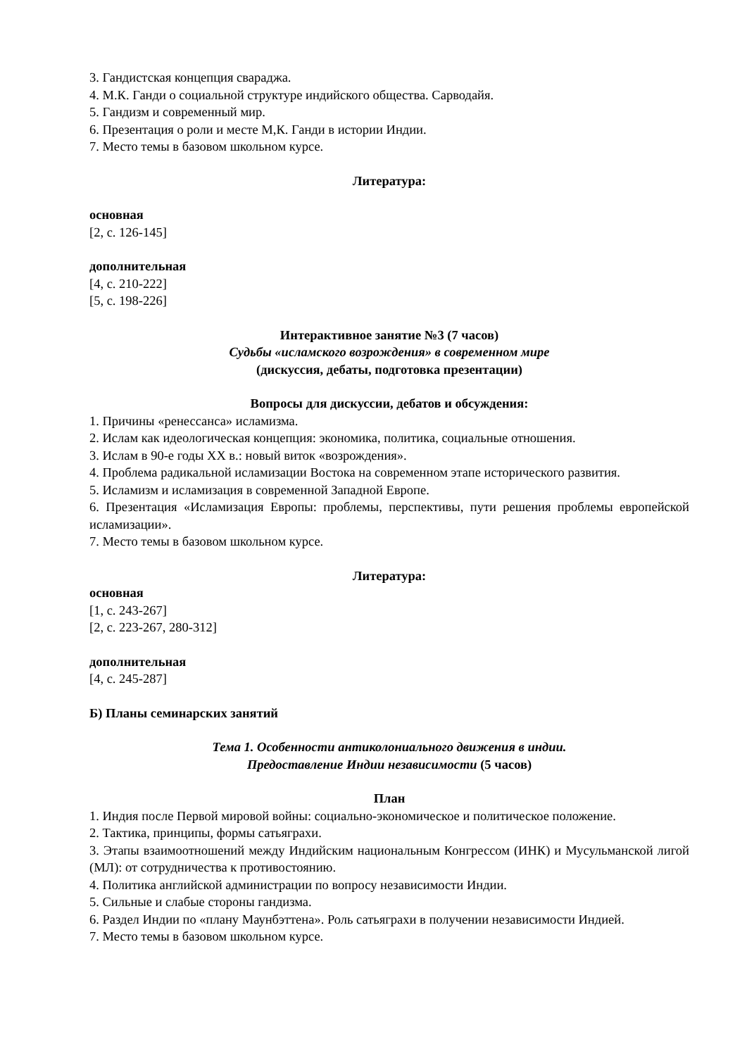3. Гандистская концепция свараджа.
4. М.К. Ганди о социальной структуре индийского общества. Сарводайя.
5. Гандизм и современный мир.
6. Презентация о роли и месте М,К. Ганди в истории Индии.
7. Место темы в базовом школьном курсе.
Литература:
основная
[2, с. 126-145]
дополнительная
[4, с. 210-222]
[5, с. 198-226]
Интерактивное занятие №3 (7 часов)
Судьбы «исламского возрождения» в современном мире
(дискуссия, дебаты, подготовка презентации)
Вопросы для дискуссии, дебатов и обсуждения:
1. Причины «ренессанса» исламизма.
2. Ислам как идеологическая концепция: экономика, политика, социальные отношения.
3. Ислам в 90-е годы XX в.: новый виток «возрождения».
4. Проблема радикальной исламизации Востока на современном этапе исторического развития.
5. Исламизм и исламизация в современной Западной Европе.
6. Презентация «Исламизация Европы: проблемы, перспективы, пути решения проблемы европейской исламизации».
7. Место темы в базовом школьном курсе.
Литература:
основная
[1, с. 243-267]
[2, с. 223-267, 280-312]
дополнительная
[4, с. 245-287]
Б) Планы семинарских занятий
Тема 1. Особенности антиколониального движения в индии.
Предоставление Индии независимости (5 часов)
План
1. Индия после Первой мировой войны: социально-экономическое и политическое положение.
2. Тактика, принципы, формы сатьяграхи.
3. Этапы взаимоотношений между Индийским национальным Конгрессом (ИНК) и Мусульманской лигой (МЛ): от сотрудничества к противостоянию.
4. Политика английской администрации по вопросу независимости Индии.
5. Сильные и слабые стороны гандизма.
6. Раздел Индии по «плану Маунбэттена». Роль сатьяграхи в получении независимости Индией.
7. Место темы в базовом школьном курсе.